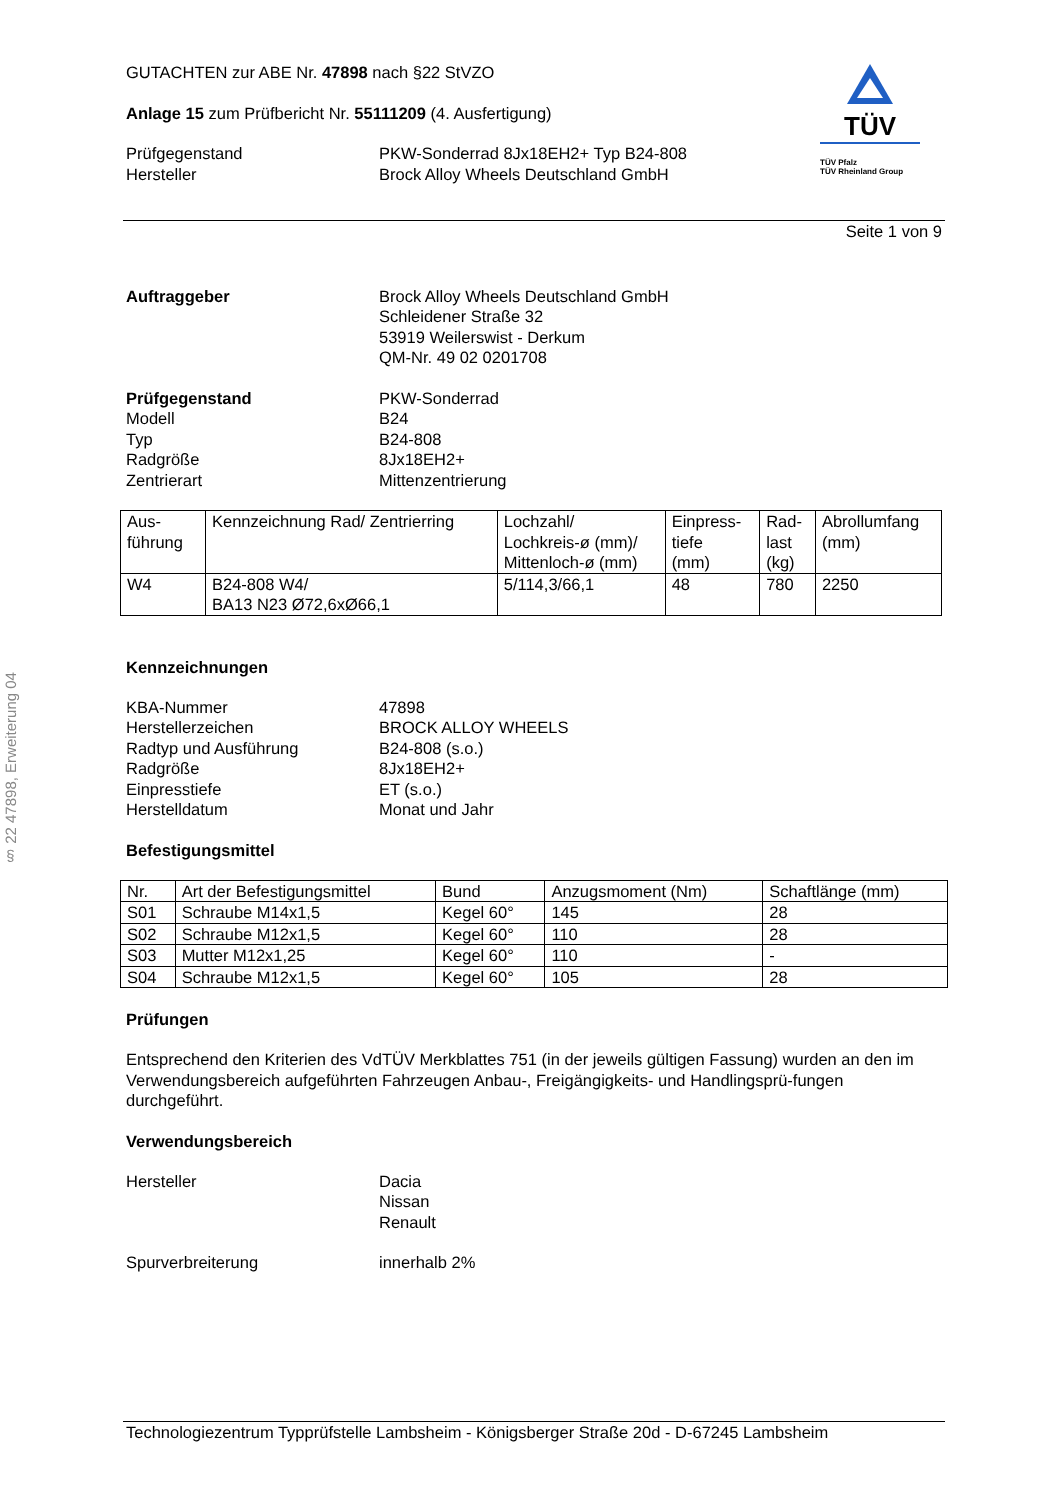§ 22 47898, Erweiterung 04
GUTACHTEN zur ABE Nr. 47898 nach §22 StVZO
Anlage 15 zum Prüfbericht Nr. 55111209 (4. Ausfertigung)
Prüfgegenstand PKW-Sonderrad 8Jx18EH2+ Typ B24-808
Hersteller Brock Alloy Wheels Deutschland GmbH
TÜV
TÜV Pfalz
TÜV Rheinland Group
Seite 1 von 9
Auftraggeber Brock Alloy Wheels Deutschland GmbH
Schleidener Straße 32
53919 Weilerswist - Derkum
QM-Nr. 49 02 0201708
Prüfgegenstand PKW-Sonderrad
Modell B24
Typ B24-808
Radgröße 8Jx18EH2+
Zentrierart Mittenzentrierung
| Aus- führung | Kennzeichnung Rad/ Zentrierring | Lochzahl/ Lochkreis-ø (mm)/ Mittenloch-ø (mm) | Einpress- tiefe (mm) | Rad- last (kg) | Abrollumfang (mm) |
| --- | --- | --- | --- | --- | --- |
| W4 | B24-808 W4/ BA13 N23 Ø72,6xØ66,1 | 5/114,3/66,1 | 48 | 780 | 2250 |
Kennzeichnungen
KBA-Nummer 47898
Herstellerzeichen BROCK ALLOY WHEELS
Radtyp und Ausführung B24-808 (s.o.)
Radgröße 8Jx18EH2+
Einpresstiefe ET (s.o.)
Herstelldatum Monat und Jahr
Befestigungsmittel
| Nr. | Art der Befestigungsmittel | Bund | Anzugsmoment (Nm) | Schaftlänge (mm) |
| --- | --- | --- | --- | --- |
| S01 | Schraube M14x1,5 | Kegel 60° | 145 | 28 |
| S02 | Schraube M12x1,5 | Kegel 60° | 110 | 28 |
| S03 | Mutter M12x1,25 | Kegel 60° | 110 | - |
| S04 | Schraube M12x1,5 | Kegel 60° | 105 | 28 |
Prüfungen
Entsprechend den Kriterien des VdTÜV Merkblattes 751 (in der jeweils gültigen Fassung) wurden an den im Verwendungsbereich aufgeführten Fahrzeugen Anbau-, Freigängigkeits- und Handlingsprü-fungen durchgeführt.
Verwendungsbereich
Hersteller Dacia
Nissan
Renault
Spurverbreiterung innerhalb 2%
Technologiezentrum Typprüfstelle Lambsheim - Königsberger Straße 20d - D-67245 Lambsheim